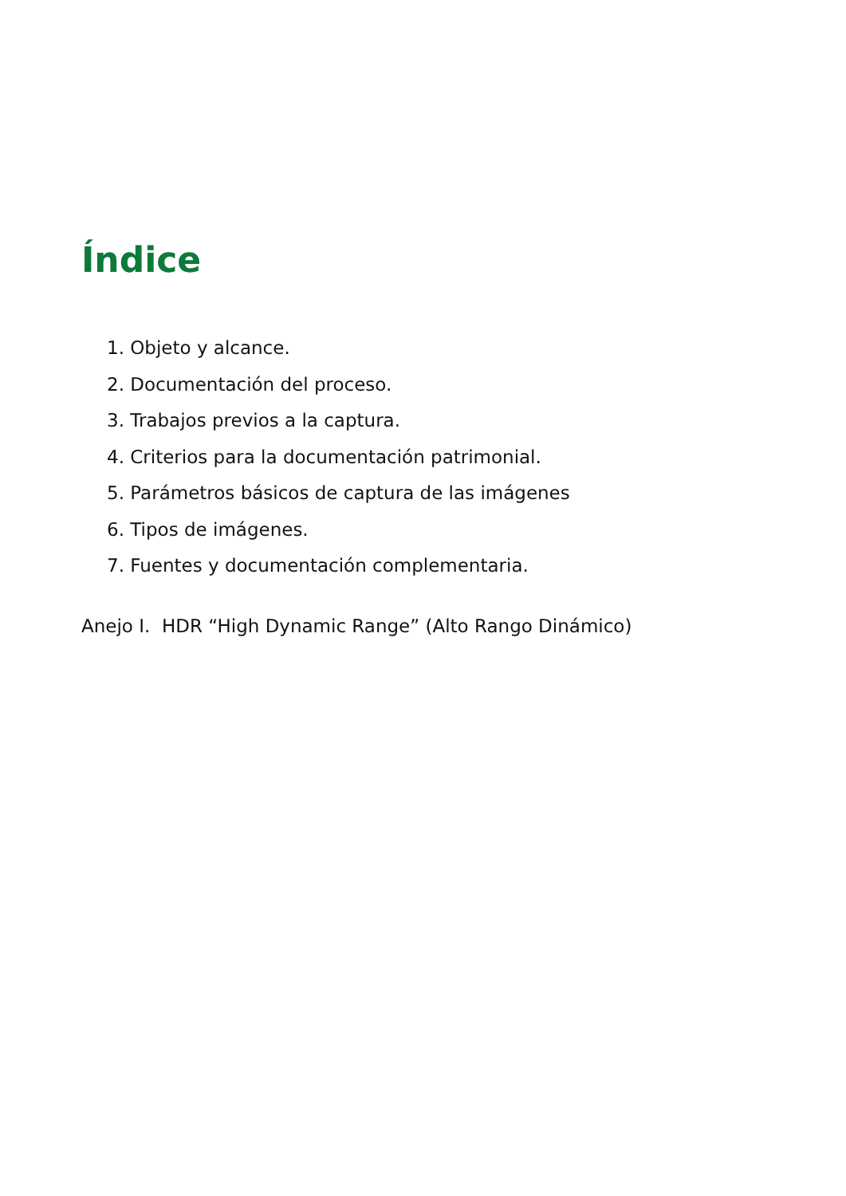Índice
1. Objeto y alcance.
2. Documentación del proceso.
3. Trabajos previos a la captura.
4. Criterios para la documentación patrimonial.
5. Parámetros básicos de captura de las imágenes
6. Tipos de imágenes.
7. Fuentes y documentación complementaria.
Anejo I. HDR “High Dynamic Range” (Alto Rango Dinámico)